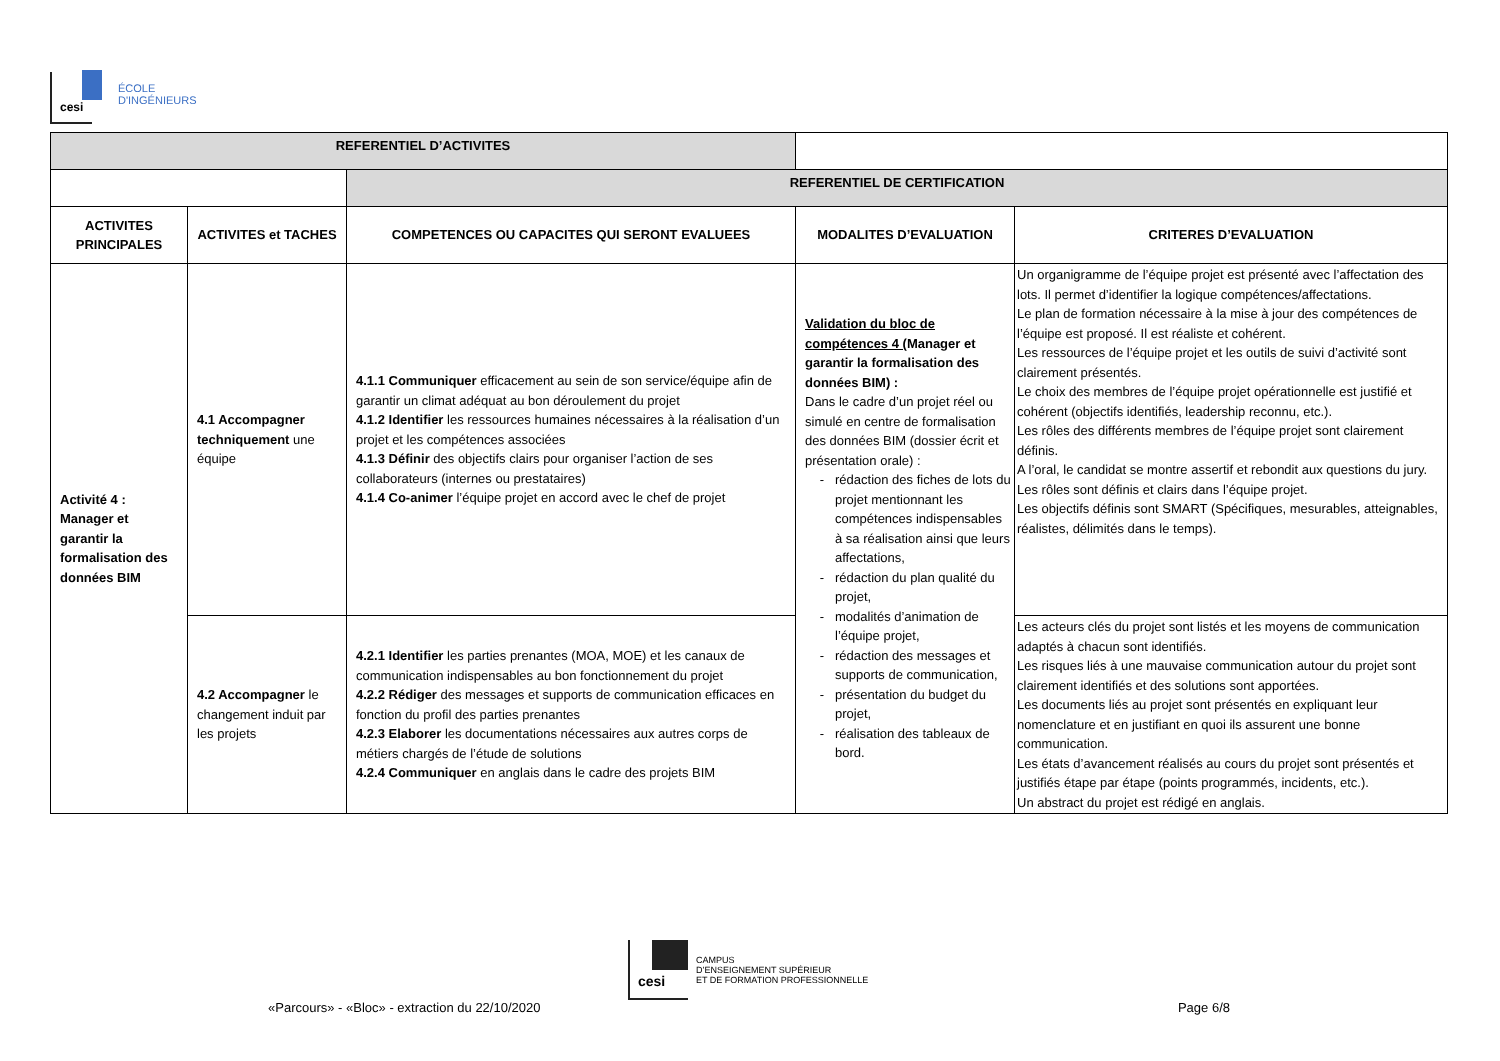cesi
ÉCOLE
D'INGÉNIEURS
| REFERENTIEL D’ACTIVITES | | | | |
| | | REFERENTIEL DE CERTIFICATION | | |
| ACTIVITES PRINCIPALES | ACTIVITES et TACHES | COMPETENCES OU CAPACITES QUI SERONT EVALUEES | MODALITES D’EVALUATION | CRITERES D’EVALUATION |
| Activité 4 : Manager et garantir la formalisation des données BIM | 4.1 Accompagner techniquement une équipe | 4.1.1 Communiquer efficacement au sein de son service/équipe afin de garantir un climat adéquat au bon déroulement du projet 4.1.2 Identifier les ressources humaines nécessaires à la réalisation d’un projet et les compétences associées 4.1.3 Définir des objectifs clairs pour organiser l’action de ses collaborateurs (internes ou prestataires) 4.1.4 Co-animer l’équipe projet en accord avec le chef de projet | Validation du bloc de compétences 4 ( Manager et garantir la formalisation des données BIM) : Dans le cadre d’un projet réel ou simulé en centre de formalisation des données BIM (dossier écrit et présentation orale) : rédaction des fiches de lots du projet mentionnant les compétences indispensables à sa réalisation ainsi que leurs affectations, rédaction du plan qualité du projet, modalités d’animation de l’équipe projet, rédaction des messages et supports de communication, présentation du budget du projet, réalisation des tableaux de bord. | Un organigramme de l’équipe projet est présenté avec l’affectation des lots. Il permet d’identifier la logique compétences/affectations. Le plan de formation nécessaire à la mise à jour des compétences de l’équipe est proposé. Il est réaliste et cohérent. Les ressources de l’équipe projet et les outils de suivi d’activité sont clairement présentés. Le choix des membres de l’équipe projet opérationnelle est justifié et cohérent (objectifs identifiés, leadership reconnu, etc.). Les rôles des différents membres de l’équipe projet sont clairement définis. A l’oral, le candidat se montre assertif et rebondit aux questions du jury. Les rôles sont définis et clairs dans l’équipe projet. Les objectifs définis sont SMART (Spécifiques, mesurables, atteignables, réalistes, délimités dans le temps). |
| | 4.2 Accompagner le changement induit par les projets | 4.2.1 Identifier les parties prenantes (MOA, MOE) et les canaux de communication indispensables au bon fonctionnement du projet 4.2.2 Rédiger des messages et supports de communication efficaces en fonction du profil des parties prenantes 4.2.3 Elaborer les documentations nécessaires aux autres corps de métiers chargés de l’étude de solutions 4.2.4 Communiquer en anglais dans le cadre des projets BIM | | Les acteurs clés du projet sont listés et les moyens de communication adaptés à chacun sont identifiés. Les risques liés à une mauvaise communication autour du projet sont clairement identifiés et des solutions sont apportées. Les documents liés au projet sont présentés en expliquant leur nomenclature et en justifiant en quoi ils assurent une bonne communication. Les états d’avancement réalisés au cours du projet sont présentés et justifiés étape par étape (points programmés, incidents, etc.). Un abstract du projet est rédigé en anglais. |
cesi
CAMPUS
D’ENSEIGNEMENT SUPÉRIEUR
ET DE FORMATION PROFESSIONNELLE
«Parcours» - «Bloc» - extraction du 22/10/2020 Page 6/8